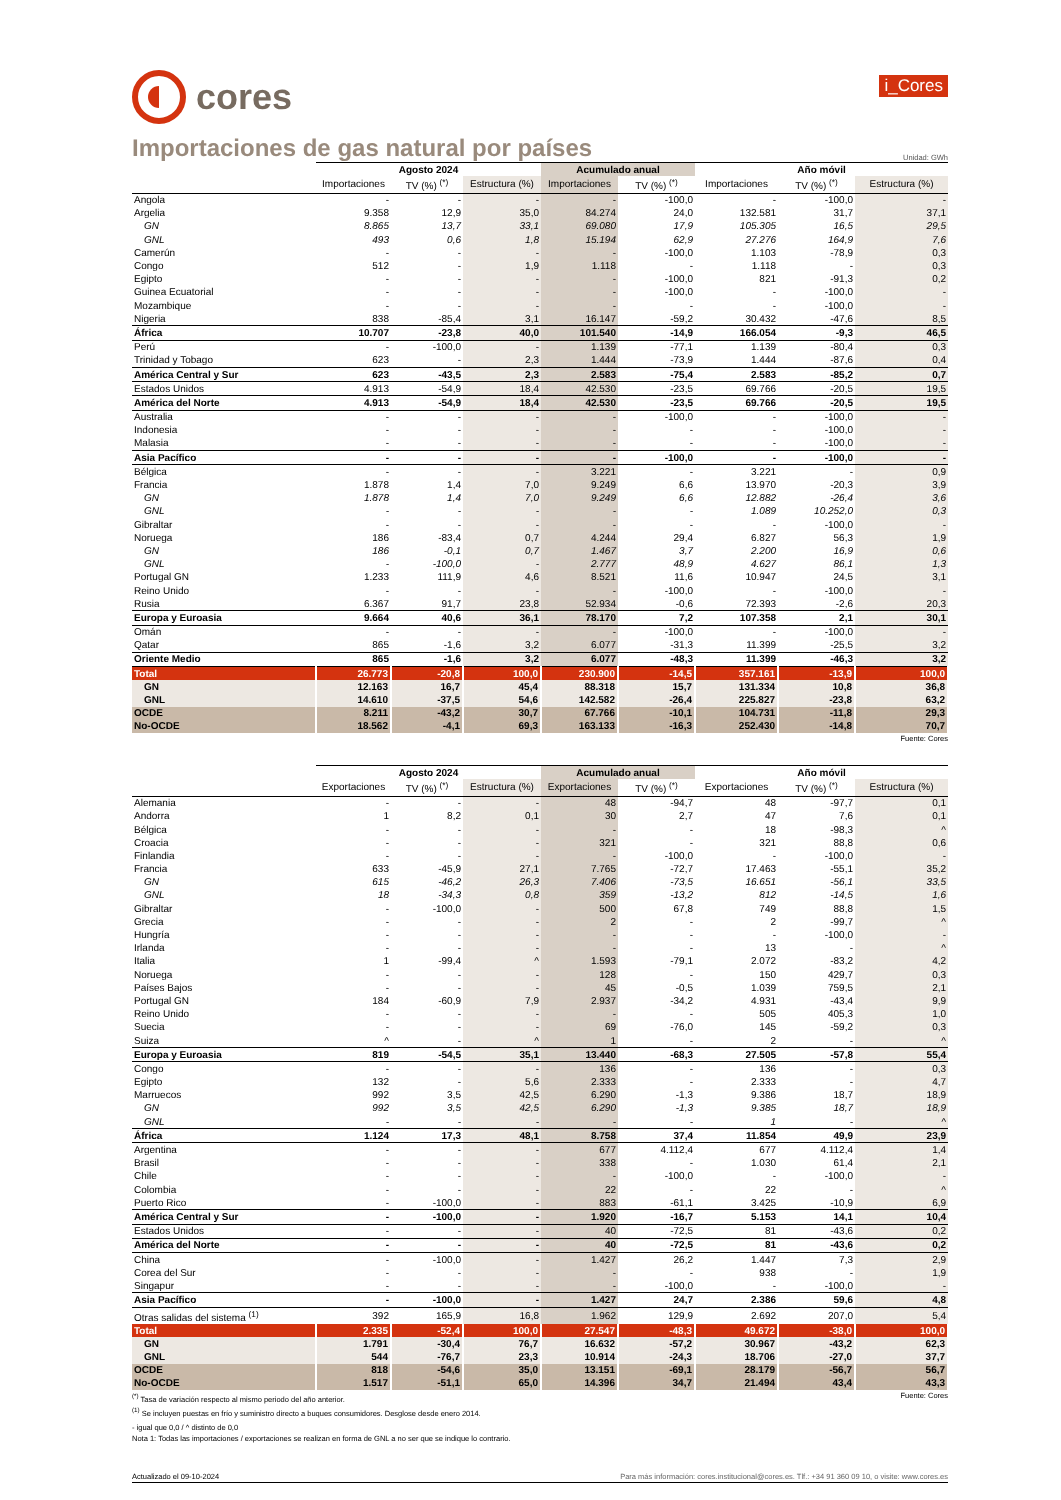cores
i_Cores
Importaciones de gas natural por países
Unidad: GWh
| | Agosto 2024 | | | Acumulado anual | | Año móvil | | |
| --- | --- | --- | --- | --- | --- | --- | --- | --- |
| | Importaciones | TV (%) <sup>(*)</sup> | Estructura (%) | Importaciones | TV (%) <sup>(*)</sup> | Importaciones | TV (%) <sup>(*)</sup> | Estructura (%) |
| Angola | - | - | - | - | -100,0 | - | -100,0 | - |
| Argelia | 9.358 | 12,9 | 35,0 | 84.274 | 24,0 | 132.581 | 31,7 | 37,1 |
| GN | 8.865 | 13,7 | 33,1 | 69.080 | 17,9 | 105.305 | 16,5 | 29,5 |
| GNL | 493 | 0,6 | 1,8 | 15.194 | 62,9 | 27.276 | 164,9 | 7,6 |
| Camerún | - | - | - | - | -100,0 | 1.103 | -78,9 | 0,3 |
| Congo | 512 | - | 1,9 | 1.118 | - | 1.118 | - | 0,3 |
| Egipto | - | - | - | - | -100,0 | 821 | -91,3 | 0,2 |
| Guinea Ecuatorial | - | - | - | - | -100,0 | - | -100,0 | - |
| Mozambique | - | - | - | - | - | - | -100,0 | - |
| Nigeria | 838 | -85,4 | 3,1 | 16.147 | -59,2 | 30.432 | -47,6 | 8,5 |
| África | 10.707 | -23,8 | 40,0 | 101.540 | -14,9 | 166.054 | -9,3 | 46,5 |
| Perú | - | -100,0 | - | 1.139 | -77,1 | 1.139 | -80,4 | 0,3 |
| Trinidad y Tobago | 623 | - | 2,3 | 1.444 | -73,9 | 1.444 | -87,6 | 0,4 |
| América Central y Sur | 623 | -43,5 | 2,3 | 2.583 | -75,4 | 2.583 | -85,2 | 0,7 |
| Estados Unidos | 4.913 | -54,9 | 18,4 | 42.530 | -23,5 | 69.766 | -20,5 | 19,5 |
| América del Norte | 4.913 | -54,9 | 18,4 | 42.530 | -23,5 | 69.766 | -20,5 | 19,5 |
| Australia | - | - | - | - | -100,0 | - | -100,0 | - |
| Indonesia | - | - | - | - | - | - | -100,0 | - |
| Malasia | - | - | - | - | - | - | -100,0 | - |
| Asia Pacífico | - | - | - | - | -100,0 | - | -100,0 | - |
| Bélgica | - | - | - | 3.221 | - | 3.221 | - | 0,9 |
| Francia | 1.878 | 1,4 | 7,0 | 9.249 | 6,6 | 13.970 | -20,3 | 3,9 |
| GN | 1.878 | 1,4 | 7,0 | 9.249 | 6,6 | 12.882 | -26,4 | 3,6 |
| GNL | - | - | - | - | - | 1.089 | 10.252,0 | 0,3 |
| Gibraltar | - | - | - | - | - | - | -100,0 | - |
| Noruega | 186 | -83,4 | 0,7 | 4.244 | 29,4 | 6.827 | 56,3 | 1,9 |
| GN | 186 | -0,1 | 0,7 | 1.467 | 3,7 | 2.200 | 16,9 | 0,6 |
| GNL | - | -100,0 | - | 2.777 | 48,9 | 4.627 | 86,1 | 1,3 |
| Portugal GN | 1.233 | 111,9 | 4,6 | 8.521 | 11,6 | 10.947 | 24,5 | 3,1 |
| Reino Unido | - | - | - | - | -100,0 | - | -100,0 | - |
| Rusia | 6.367 | 91,7 | 23,8 | 52.934 | -0,6 | 72.393 | -2,6 | 20,3 |
| Europa y Euroasia | 9.664 | 40,6 | 36,1 | 78.170 | 7,2 | 107.358 | 2,1 | 30,1 |
| Omán | - | - | - | - | -100,0 | - | -100,0 | - |
| Qatar | 865 | -1,6 | 3,2 | 6.077 | -31,3 | 11.399 | -25,5 | 3,2 |
| Oriente Medio | 865 | -1,6 | 3,2 | 6.077 | -48,3 | 11.399 | -46,3 | 3,2 |
| Total | 26.773 | -20,8 | 100,0 | 230.900 | -14,5 | 357.161 | -13,9 | 100,0 |
| GN | 12.163 | 16,7 | 45,4 | 88.318 | 15,7 | 131.334 | 10,8 | 36,8 |
| GNL | 14.610 | -37,5 | 54,6 | 142.582 | -26,4 | 225.827 | -23,8 | 63,2 |
| OCDE | 8.211 | -43,2 | 30,7 | 67.766 | -10,1 | 104.731 | -11,8 | 29,3 |
| No-OCDE | 18.562 | -4,1 | 69,3 | 163.133 | -16,3 | 252.430 | -14,8 | 70,7 |
Fuente: Cores
| | Agosto 2024 | | | Acumulado anual | | Año móvil | | |
| --- | --- | --- | --- | --- | --- | --- | --- | --- |
| | Exportaciones | TV (%) <sup>(*)</sup> | Estructura (%) | Exportaciones | TV (%) <sup>(*)</sup> | Exportaciones | TV (%) <sup>(*)</sup> | Estructura (%) |
| Alemania | - | - | - | 48 | -94,7 | 48 | -97,7 | 0,1 |
| Andorra | 1 | 8,2 | 0,1 | 30 | 2,7 | 47 | 7,6 | 0,1 |
| Bélgica | - | - | - | - | - | 18 | -98,3 | ^ |
| Croacia | - | - | - | 321 | - | 321 | 88,8 | 0,6 |
| Finlandia | - | - | - | - | -100,0 | - | -100,0 | - |
| Francia | 633 | -45,9 | 27,1 | 7.765 | -72,7 | 17.463 | -55,1 | 35,2 |
| GN | 615 | -46,2 | 26,3 | 7.406 | -73,5 | 16.651 | -56,1 | 33,5 |
| GNL | 18 | -34,3 | 0,8 | 359 | -13,2 | 812 | -14,5 | 1,6 |
| Gibraltar | - | -100,0 | - | 500 | 67,8 | 749 | 88,8 | 1,5 |
| Grecia | - | - | - | 2 | - | 2 | -99,7 | ^ |
| Hungría | - | - | - | - | - | - | -100,0 | - |
| Irlanda | - | - | - | - | - | 13 | - | ^ |
| Italia | 1 | -99,4 | ^ | 1.593 | -79,1 | 2.072 | -83,2 | 4,2 |
| Noruega | - | - | - | 128 | - | 150 | 429,7 | 0,3 |
| Países Bajos | - | - | - | 45 | -0,5 | 1.039 | 759,5 | 2,1 |
| Portugal GN | 184 | -60,9 | 7,9 | 2.937 | -34,2 | 4.931 | -43,4 | 9,9 |
| Reino Unido | - | - | - | - | - | 505 | 405,3 | 1,0 |
| Suecia | - | - | - | 69 | -76,0 | 145 | -59,2 | 0,3 |
| Suiza | ^ | - | ^ | 1 | - | 2 | - | ^ |
| Europa y Euroasia | 819 | -54,5 | 35,1 | 13.440 | -68,3 | 27.505 | -57,8 | 55,4 |
| Congo | - | - | - | 136 | - | 136 | - | 0,3 |
| Egipto | 132 | - | 5,6 | 2.333 | - | 2.333 | - | 4,7 |
| Marruecos | 992 | 3,5 | 42,5 | 6.290 | -1,3 | 9.386 | 18,7 | 18,9 |
| GN | 992 | 3,5 | 42,5 | 6.290 | -1,3 | 9.385 | 18,7 | 18,9 |
| GNL | - | - | - | - | - | 1 | - | ^ |
| África | 1.124 | 17,3 | 48,1 | 8.758 | 37,4 | 11.854 | 49,9 | 23,9 |
| Argentina | - | - | - | 677 | 4.112,4 | 677 | 4.112,4 | 1,4 |
| Brasil | - | - | - | 338 | - | 1.030 | 61,4 | 2,1 |
| Chile | - | - | - | - | -100,0 | - | -100,0 | - |
| Colombia | - | - | - | 22 | - | 22 | - | ^ |
| Puerto Rico | - | -100,0 | - | 883 | -61,1 | 3.425 | -10,9 | 6,9 |
| América Central y Sur | - | -100,0 | - | 1.920 | -16,7 | 5.153 | 14,1 | 10,4 |
| Estados Unidos | - | - | - | 40 | -72,5 | 81 | -43,6 | 0,2 |
| América del Norte | - | - | - | 40 | -72,5 | 81 | -43,6 | 0,2 |
| China | - | -100,0 | - | 1.427 | 26,2 | 1.447 | 7,3 | 2,9 |
| Corea del Sur | - | - | - | - | - | 938 | - | 1,9 |
| Singapur | - | - | - | - | -100,0 | - | -100,0 | - |
| Asia Pacífico | - | -100,0 | - | 1.427 | 24,7 | 2.386 | 59,6 | 4,8 |
| Otras salidas del sistema <sup>(1)</sup> | 392 | 165,9 | 16,8 | 1.962 | 129,9 | 2.692 | 207,0 | 5,4 |
| Total | 2.335 | -52,4 | 100,0 | 27.547 | -48,3 | 49.672 | -38,0 | 100,0 |
| GN | 1.791 | -30,4 | 76,7 | 16.632 | -57,2 | 30.967 | -43,2 | 62,3 |
| GNL | 544 | -76,7 | 23,3 | 10.914 | -24,3 | 18.706 | -27,0 | 37,7 |
| OCDE | 818 | -54,6 | 35,0 | 13.151 | -69,1 | 28.179 | -56,7 | 56,7 |
| No-OCDE | 1.517 | -51,1 | 65,0 | 14.396 | 34,7 | 21.494 | 43,4 | 43,3 |
<sup>(*)</sup> Tasa de variación respecto al mismo periodo del año anterior. Fuente: Cores
<sup>(1)</sup> Se incluyen puestas en frío y suministro directo a buques consumidores. Desglose desde enero 2014.
- igual que 0,0 / ^ distinto de 0,0
Nota 1: Todas las importaciones / exportaciones se realizan en forma de GNL a no ser que se indique lo contrario.
Actualizado el 09-10-2024 Para más información: cores.institucional@cores.es. Tlf.: +34 91 360 09 10, o visite: www.cores.es